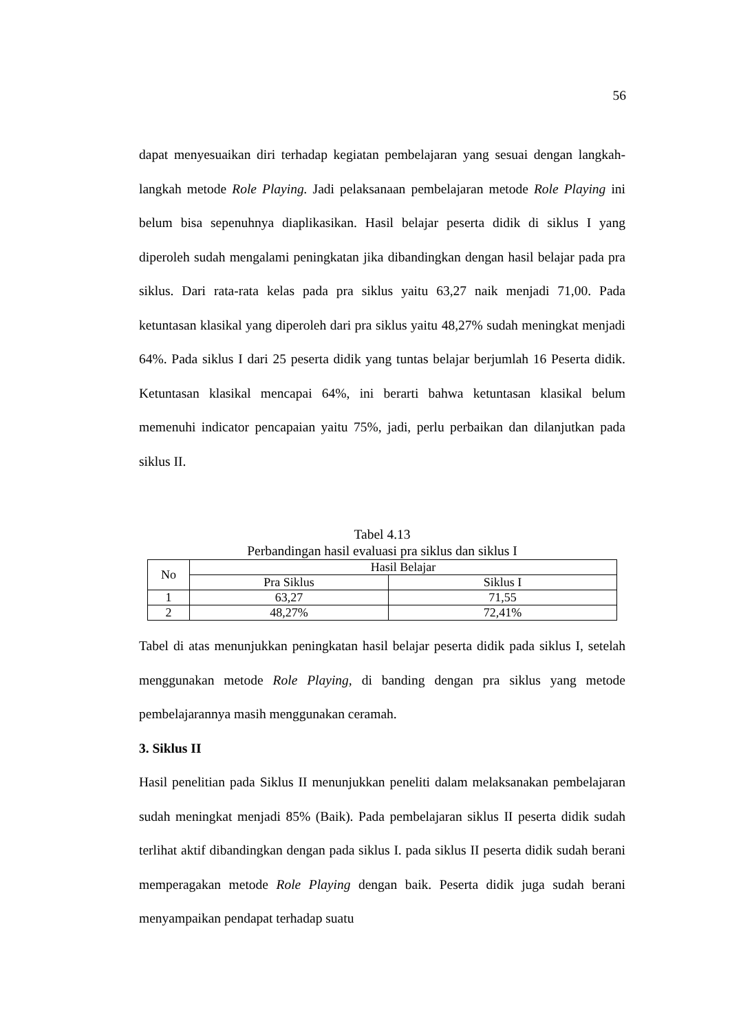56
dapat menyesuaikan diri terhadap kegiatan pembelajaran yang sesuai dengan langkah-langkah metode Role Playing. Jadi pelaksanaan pembelajaran metode Role Playing ini belum bisa sepenuhnya diaplikasikan. Hasil belajar peserta didik di siklus I yang diperoleh sudah mengalami peningkatan jika dibandingkan dengan hasil belajar pada pra siklus. Dari rata-rata kelas pada pra siklus yaitu 63,27 naik menjadi 71,00. Pada ketuntasan klasikal yang diperoleh dari pra siklus yaitu 48,27% sudah meningkat menjadi 64%. Pada siklus I dari 25 peserta didik yang tuntas belajar berjumlah 16 Peserta didik. Ketuntasan klasikal mencapai 64%, ini berarti bahwa ketuntasan klasikal belum memenuhi indicator pencapaian yaitu 75%, jadi, perlu perbaikan dan dilanjutkan pada siklus II.
Tabel 4.13
Perbandingan hasil evaluasi pra siklus dan siklus I
| No | Hasil Belajar | |
| --- | --- | --- |
| | Pra Siklus | Siklus I |
| 1 | 63,27 | 71,55 |
| 2 | 48,27% | 72,41% |
Tabel di atas menunjukkan peningkatan hasil belajar peserta didik pada siklus I, setelah menggunakan metode Role Playing, di banding dengan pra siklus yang metode pembelajarannya masih menggunakan ceramah.
3. Siklus II
Hasil penelitian pada Siklus II menunjukkan peneliti dalam melaksanakan pembelajaran sudah meningkat menjadi 85% (Baik). Pada pembelajaran siklus II peserta didik sudah terlihat aktif dibandingkan dengan pada siklus I. pada siklus II peserta didik sudah berani memperagakan metode Role Playing dengan baik. Peserta didik juga sudah berani menyampaikan pendapat terhadap suatu